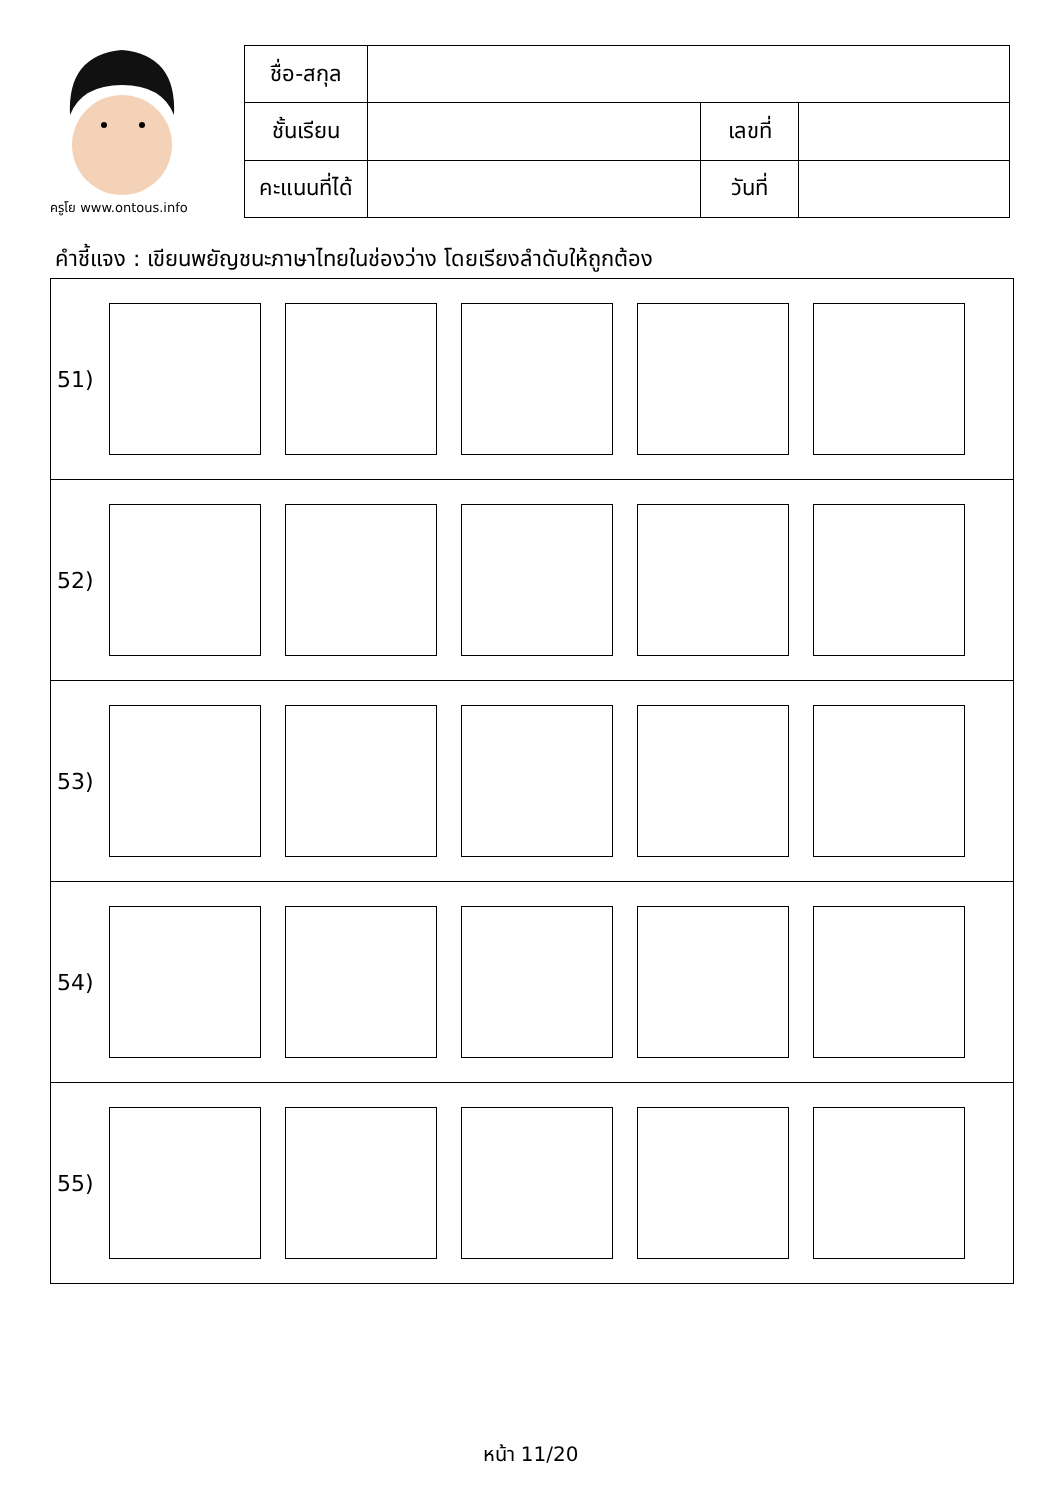ครูโย www.ontous.info
| ชื่อ-สกุล | | | |
| ชั้นเรียน | | เลขที่ | |
| คะแนนที่ได้ | | วันที่ | |
คำชี้แจง : เขียนพยัญชนะภาษาไทยในช่องว่าง โดยเรียงลำดับให้ถูกต้อง
| 51) |
| 52) |
| 53) |
| 54) |
| 55) |
หน้า 11/20